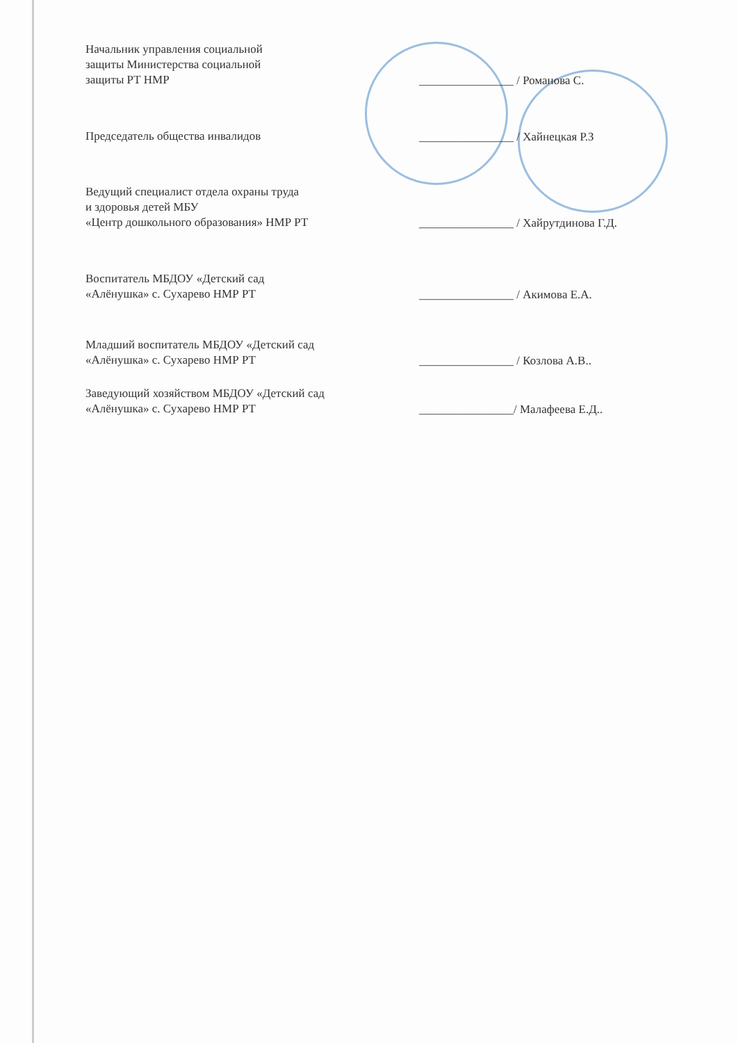Начальник управления социальной
защиты Министерства социальной
защиты РТ НМР
________________ / Романова С.
Председатель общества инвалидов
________________ / Хайнецкая Р.З
Ведущий специалист отдела охраны труда
и здоровья детей МБУ
«Центр дошкольного образования» НМР РТ
________________ / Хайрутдинова Г.Д.
Воспитатель МБДОУ «Детский сад
«Алёнушка» с. Сухарево НМР РТ
________________ / Акимова Е.А.
Младший воспитатель МБДОУ «Детский сад
«Алёнушка» с. Сухарево НМР РТ
________________ / Козлова А.В..
Заведующий хозяйством МБДОУ «Детский сад
«Алёнушка» с. Сухарево НМР РТ
________________/ Малафеева Е.Д..